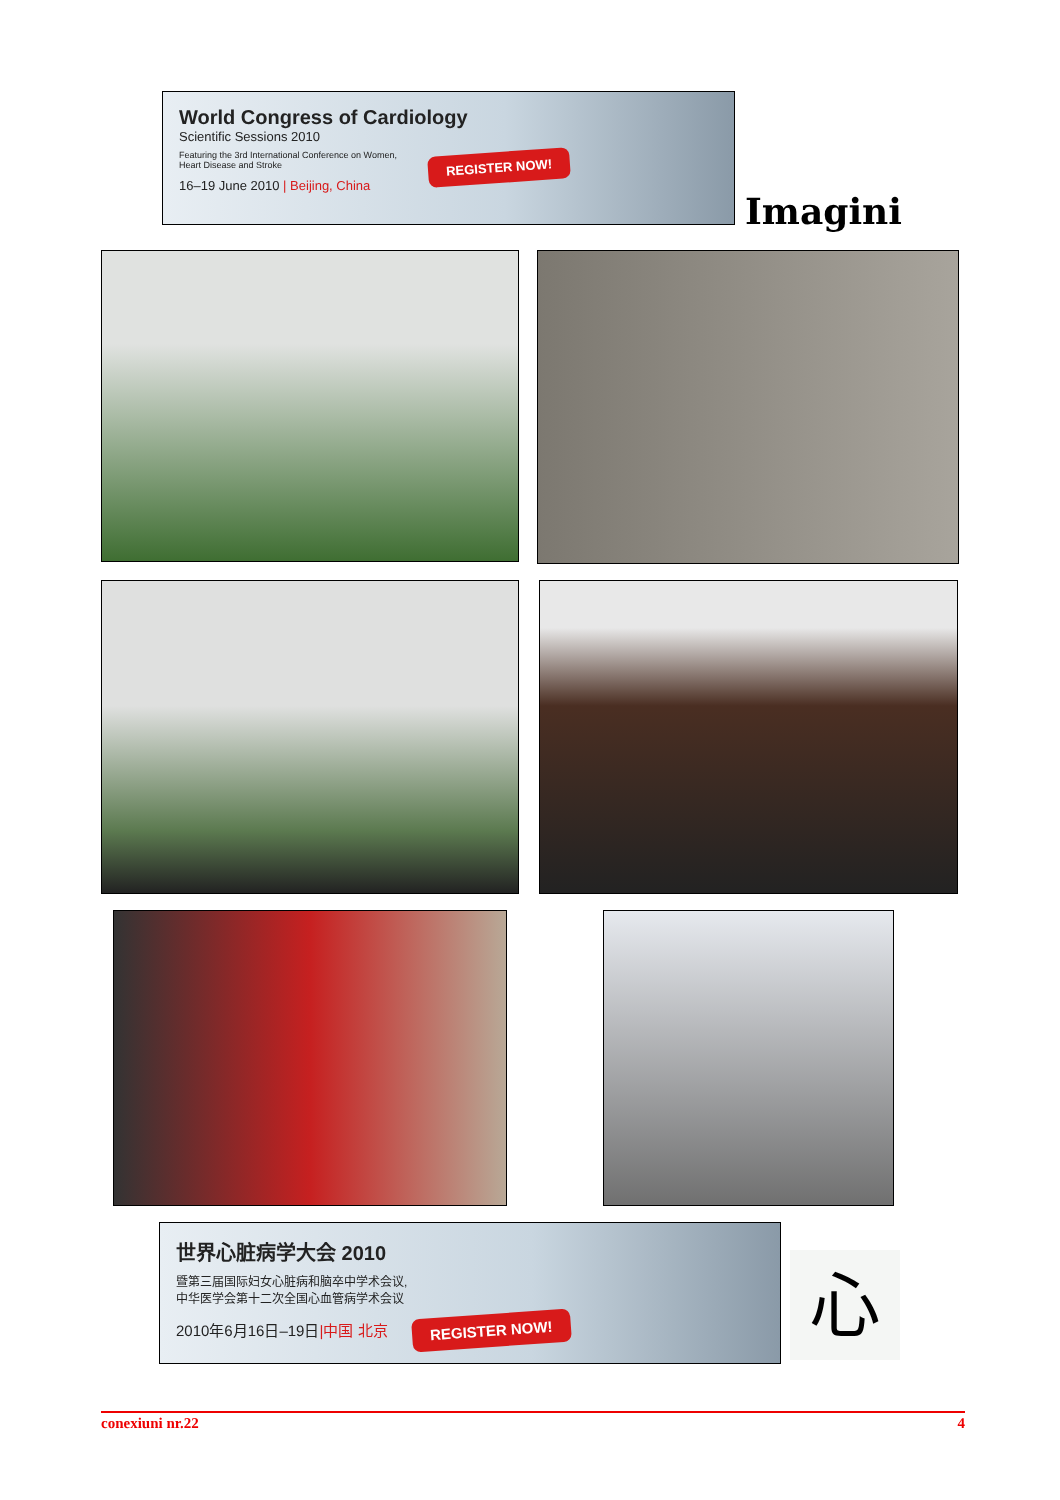World Congress of Cardiology
Scientific Sessions 2010
Featuring the 3rd International Conference on Women,
Heart Disease and Stroke
16–19 June 2010 | Beijing, China
REGISTER NOW!
Imagini
世界心脏病学大会 2010
暨第三届国际妇女心脏病和脑卒中学术会议,
中华医学会第十二次全国心血管病学术会议
2010年6月16日–19日|中国 北京 REGISTER NOW!
心
conexiuni nr.22 4